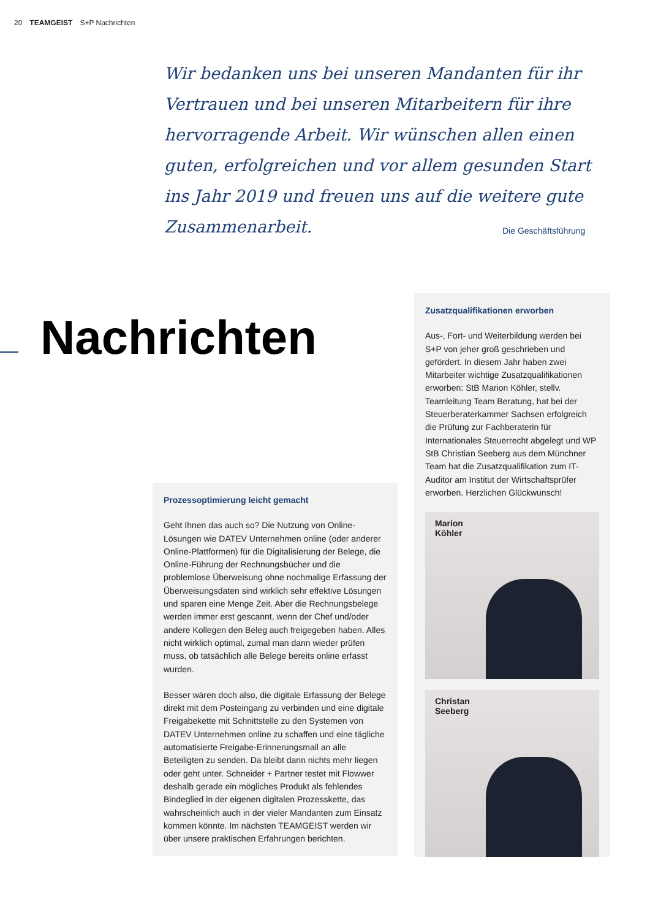20 TEAMGEIST S+P Nachrichten
Wir bedanken uns bei unseren Mandanten für ihr Vertrauen und bei unseren Mitarbeitern für ihre hervorragende Arbeit. Wir wünschen allen einen guten, erfolgreichen und vor allem gesunden Start ins Jahr 2019 und freuen uns auf die weitere gute Zusammenarbeit.
Die Geschäftsführung
Nachrichten
Prozessoptimierung leicht gemacht
Geht Ihnen das auch so? Die Nutzung von Online-Lösungen wie DATEV Unternehmen online (oder anderer Online-Plattformen) für die Digitalisierung der Belege, die Online-Führung der Rechnungsbücher und die problemlose Überweisung ohne nochmalige Erfassung der Überweisungsdaten sind wirklich sehr effektive Lösungen und sparen eine Menge Zeit. Aber die Rechnungsbelege werden immer erst gescannt, wenn der Chef und/oder andere Kollegen den Beleg auch freigegeben haben. Alles nicht wirklich optimal, zumal man dann wieder prüfen muss, ob tatsächlich alle Belege bereits online erfasst wurden.
Besser wären doch also, die digitale Erfassung der Belege direkt mit dem Posteingang zu verbinden und eine digitale Freigabekette mit Schnittstelle zu den Systemen von DATEV Unternehmen online zu schaffen und eine tägliche automatisierte Freigabe-Erinnerungsmail an alle Beteiligten zu senden. Da bleibt dann nichts mehr liegen oder geht unter. Schneider + Partner testet mit Flowwer deshalb gerade ein mögliches Produkt als fehlendes Bindeglied in der eigenen digitalen Prozesskette, das wahrscheinlich auch in der vieler Mandanten zum Einsatz kommen könnte. Im nächsten TEAMGEIST werden wir über unsere praktischen Erfahrungen berichten.
Zusatzqualifikationen erworben
Aus-, Fort- und Weiterbildung werden bei S+P von jeher groß geschrieben und gefördert. In diesem Jahr haben zwei Mitarbeiter wichtige Zusatzqualifikationen erworben: StB Marion Köhler, stellv. Teamleitung Team Beratung, hat bei der Steuerberaterkammer Sachsen erfolgreich die Prüfung zur Fachberaterin für Internationales Steuerrecht abgelegt und WP StB Christian Seeberg aus dem Münchner Team hat die Zusatzqualifikation zum IT-Auditor am Institut der Wirtschaftsprüfer erworben. Herzlichen Glückwunsch!
Marion
Köhler
Christan
Seeberg